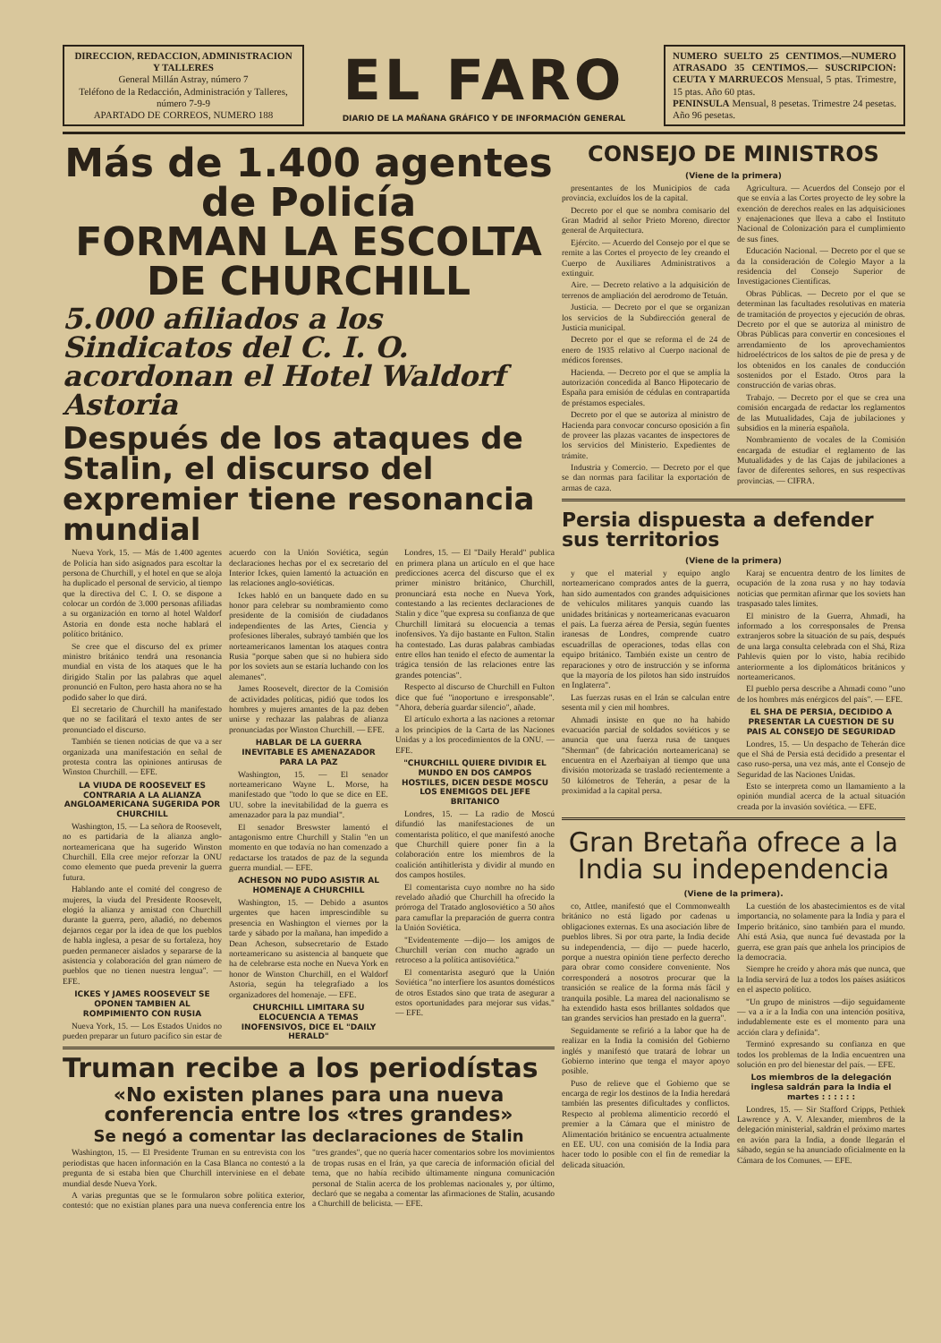DIRECCION, REDACCION, ADMINISTRACION Y TALLERES
General Millán Astray, número 7
Teléfono de la Redacción, Administración y Talleres, número 7-9-9
APARTADO DE CORREOS, NUMERO 188
EL FARO
DIARIO DE LA MAÑANA GRÁFICO Y DE INFORMACIÓN GENERAL
NUMERO SUELTO 25 CENTIMOS.—NUMERO ATRASADO 35 CENTIMOS.— SUSCRIPCION: CEUTA Y MARRUECOS Mensual, 5 ptas. Trimestre, 15 ptas. Año 60 ptas.
PENINSULA Mensual, 8 pesetas. Trimestre 24 pesetas. Año 96 pesetas.
Más de 1.400 agentes de Policía
FORMAN LA ESCOLTA DE CHURCHILL
5.000 afiliados a los Sindicatos del C. I. O. acordonan el Hotel Waldorf Astoria
Después de los ataques de Stalin, el discurso del expremier tiene resonancia mundial
Nueva York, 15. — Más de 1.400 agentes de Policía han sido asignados para escoltar la persona de Churchill, y el hotel en que se aloja ha duplicado el personal de servicio, al tiempo que la directiva del C. I. O. se dispone a colocar un cordón de 3.000 personas afiliadas a su organización en torno al hotel Waldorf Astoria en donde esta noche hablará el político británico.
Se cree que el discurso del ex primer ministro británico tendrá una resonancia mundial en vista de los ataques que le ha dirigido Stalin por las palabras que aquel pronunció en Fulton, pero hasta ahora no se ha podido saber lo que dirá.
El secretario de Churchill ha manifestado que no se facilitará el texto antes de ser pronunciado el discurso.
También se tienen noticias de que va a ser organizada una manifestación en señal de protesta contra las opiniones antirusas de Winston Churchill. — EFE.
LA VIUDA DE ROOSEVELT ES CONTRARIA A LA ALIANZA ANGLOAMERICANA SUGERIDA POR CHURCHILL
Washington, 15. — La señora de Roosevelt, no es partidaria de la alianza anglo-norteamericana que ha sugerido Winston Churchill. Ella cree mejor reforzar la ONU como elemento que pueda prevenir la guerra futura.
Hablando ante el comité del congreso de mujeres, la viuda del Presidente Roosevelt, elogió la alianza y amistad con Churchill durante la guerra, pero, añadió, no debemos dejarnos cegar por la idea de que los pueblos de habla inglesa, a pesar de su fortaleza, hoy pueden permanecer aislados y separarse de la asistencia y colaboración del gran número de pueblos que no tienen nuestra lengua". — EFE.
ICKES Y JAMES ROOSEVELT SE OPONEN TAMBIEN AL ROMPIMIENTO CON RUSIA
Nueva York, 15. — Los Estados Unidos no pueden preparar un futuro pacífico sin estar de acuerdo con la Unión Soviética, según declaraciones hechas por el ex secretario del Interior Ickes, quien lamentó la actuación en las relaciones anglo-soviéticas.
Ickes habló en un banquete dado en su honor para celebrar su nombramiento como presidente de la comisión de ciudadanos independientes de las Artes, Ciencia y profesiones liberales, subrayó también que los norteamericanos lamentan los ataques contra Rusia "porque saben que si no hubiera sido por los soviets aun se estaría luchando con los alemanes".
James Roosevelt, director de la Comisión de actividades políticas, pidió que todos los hombres y mujeres amantes de la paz deben unirse y rechazar las palabras de alianza pronunciadas por Winston Churchill. — EFE.
HABLAR DE LA GUERRA INEVITABLE ES AMENAZADOR PARA LA PAZ
Washington, 15. — El senador norteamericano Wayne L. Morse, ha manifestado que "todo lo que se dice en EE. UU. sobre la inevitabilidad de la guerra es amenazador para la paz mundial".
El senador Breswster lamentó el antagonismo entre Churchill y Stalin "en un momento en que todavía no han comenzado a redactarse los tratados de paz de la segunda guerra mundial. — EFE.
ACHESON NO PUDO ASISTIR AL HOMENAJE A CHURCHILL
Washington, 15. — Debido a asuntos urgentes que hacen imprescindible su presencia en Washington el viernes por la tarde y sábado por la mañana, han impedido a Dean Acheson, subsecretario de Estado norteamericano su asistencia al banquete que ha de celebrarse esta noche en Nueva York en honor de Winston Churchill, en el Waldorf Astoria, según ha telegrafiado a los organizadores del homenaje. — EFE.
CHURCHILL LIMITARA SU ELOCUENCIA A TEMAS INOFENSIVOS, DICE EL "DAILY HERALD"
Londres, 15. — El "Daily Herald" publica en primera plana un artículo en el que hace predicciones acerca del discurso que el ex primer ministro británico, Churchill, pronunciará esta noche en Nueva York, contestando a las recientes declaraciones de Stalin y dice "que expresa su confianza de que Churchill limitará su elocuencia a temas inofensivos. Ya dijo bastante en Fulton. Stalin ha contestado. Las duras palabras cambiadas entre ellos han tenido el efecto de aumentar la trágica tensión de las relaciones entre las grandes potencias".
Respecto al discurso de Churchill en Fulton dice que fué "inoportuno e irresponsable". "Ahora, debería guardar silencio", añade.
El artículo exhorta a las naciones a retornar a los principios de la Carta de las Naciones Unidas y a los procedimientos de la ONU. — EFE.
"CHURCHILL QUIERE DIVIDIR EL MUNDO EN DOS CAMPOS HOSTILES, DICEN DESDE MOSCU LOS ENEMIGOS DEL JEFE BRITANICO
Londres, 15. — La radio de Moscú difundió las manifestaciones de un comentarista político, el que manifestó anoche que Churchill quiere poner fin a la colaboración entre los miembros de la coalición antihitlerista y dividir al mundo en dos campos hostiles.
El comentarista cuyo nombre no ha sido revelado añadió que Churchill ha ofrecido la prórroga del Tratado anglosoviético a 50 años para camuflar la preparación de guerra contra la Unión Soviética.
"Evidentemente —dijo— los amigos de Churchill verían con mucho agrado un retroceso a la política antisoviética."
El comentarista aseguró que la Unión Soviética "no interfiere los asuntos domésticos de otros Estados sino que trata de asegurar a estos oportunidades para mejorar sus vidas." — EFE.
Truman recibe a los periodístas
«No existen planes para una nueva conferencia entre los «tres grandes»
Se negó a comentar las declaraciones de Stalin
Washington, 15. — El Presidente Truman en su entrevista con los periodistas que hacen información en la Casa Blanca no contestó a la pregunta de si estaba bien que Churchill interviniese en el debate mundial desde Nueva York.
A varias preguntas que se le formularon sobre política exterior, contestó: que no existían planes para una nueva conferencia entre los "tres grandes", que no quería hacer comentarios sobre los movimientos de tropas rusas en el Irán, ya que carecía de información oficial del tema, que no había recibido últimamente ninguna comunicación personal de Stalin acerca de los problemas nacionales y, por último, declaró que se negaba a comentar las afirmaciones de Stalin, acusando a Churchill de belicista. — EFE.
CONSEJO DE MINISTROS
(Viene de la primera)
presentantes de los Municipios de cada provincia, excluídos los de la capital.
Decreto por el que se nombra comisario del Gran Madrid al señor Prieto Moreno, director general de Arquitectura.
Ejército. — Acuerdo del Consejo por el que se remite a las Cortes el proyecto de ley creando el Cuerpo de Auxiliares Administrativos a extinguir.
Aire. — Decreto relativo a la adquisición de terrenos de ampliación del aerodromo de Tetuán.
Justicia. — Decreto por el que se organizan los servicios de la Subdirección general de Justicia municipal.
Decreto por el que se reforma el de 24 de enero de 1935 relativo al Cuerpo nacional de médicos forenses.
Hacienda. — Decreto por el que se amplía la autorización concedida al Banco Hipotecario de España para emisión de cédulas en contrapartida de préstamos especiales.
Decreto por el que se autoriza al ministro de Hacienda para convocar concurso oposición a fin de proveer las plazas vacantes de inspectores de los servicios del Ministerio. Expedientes de trámite.
Industria y Comercio. — Decreto por el que se dan normas para facilitar la exportación de armas de caza.
Agricultura. — Acuerdos del Consejo por el que se envía a las Cortes proyecto de ley sobre la exención de derechos reales en las adquisiciones y enajenaciones que lleva a cabo el Instituto Nacional de Colonización para el cumplimiento de sus fines.
Educación Nacional. — Decreto por el que se da la consideración de Colegio Mayor a la residencia del Consejo Superior de Investigaciones Científicas.
Obras Públicas. — Decreto por el que se determinan las facultades resolutivas en materia de tramitación de proyectos y ejecución de obras. Decreto por el que se autoriza al ministro de Obras Públicas para convertir en concesiones el arrendamiento de los aprovechamientos hidroeléctricos de los saltos de pie de presa y de los obtenidos en los canales de conducción sostenidos por el Estado. Otros para la construcción de varias obras.
Trabajo. — Decreto por el que se crea una comisión encargada de redactar los reglamentos de las Mutualidades, Caja de jubilaciones y subsidios en la minería española.
Nombramiento de vocales de la Comisión encargada de estudiar el reglamento de las Mutualidades y de las Cajas de jubilaciones a favor de diferentes señores, en sus respectivas provincias. — CIFRA.
Persia dispuesta a defender sus territorios
(Viene de la primera)
y que el material y equipo anglo norteamericano comprados antes de la guerra, han sido aumentados con grandes adquisiciones de vehículos militares yanquis cuando las unidades británicas y norteamericanas evacuaron el país. La fuerza aérea de Persia, según fuentes iranesas de Londres, comprende cuatro escuadrillas de operaciones, todas ellas con equipo británico. También existe un centro de reparaciones y otro de instrucción y se informa que la mayoría de los pilotos han sido instruídos en Inglaterra".
Las fuerzas rusas en el Irán se calculan entre sesenta mil y cien mil hombres.
Ahmadi insiste en que no ha habido evacuación parcial de soldados soviéticos y se anuncia que una fuerza rusa de tanques "Sherman" (de fabricación norteamericana) se encuentra en el Azerbaiyan al tiempo que una división motorizada se trasladó recientemente a 50 kilómetros de Teherán, a pesar de la proximidad a la capital persa.
Karaj se encuentra dentro de los límites de ocupación de la zona rusa y no hay todavía noticias que permitan afirmar que los soviets han traspasado tales límites.
El ministro de la Guerra, Ahmadi, ha informado a los corresponsales de Prensa extranjeros sobre la situación de su país, después de una larga consulta celebrada con el Shá, Riza Pahlevis quien por lo visto, había recibido anteriormente a los diplomáticos británicos y norteamericanos.
El pueblo persa describe a Ahmadi como "uno de los hombres más enérgicos del país". — EFE.
EL SHA DE PERSIA, DECIDIDO A PRESENTAR LA CUESTION DE SU PAIS AL CONSEJO DE SEGURIDAD
Londres, 15. — Un despacho de Teherán dice que el Shá de Persia está decidido a presentar el caso ruso-persa, una vez más, ante el Consejo de Seguridad de las Naciones Unidas.
Esto se interpreta como un llamamiento a la opinión mundial acerca de la actual situación creada por la invasión soviética. — EFE.
Gran Bretaña ofrece a la India su independencia
(Viene de la primera).
co, Attlee, manifestó que el Commonwealth británico no está ligado por cadenas u obligaciones externas. Es una asociación libre de pueblos libres. Si por otra parte, la India decide su independencia, — dijo — puede hacerlo, porque a nuestra opinión tiene perfecto derecho para obrar como considere conveniente. Nos corresponderá a nosotros procurar que la transición se realice de la forma más fácil y tranquila posible. La marea del nacionalismo se ha extendido hasta esos brillantes soldados que tan grandes servicios han prestado en la guerra".
Seguidamente se refirió a la labor que ha de realizar en la India la comisión del Gobierno inglés y manifestó que tratará de lobrar un Gobierno interino que tenga el mayor apoyo posible.
Puso de relieve que el Gobierno que se encarga de regir los destinos de la India heredará también las presentes dificultades y conflictos. Respecto al problema alimenticio recordó el premier a la Cámara que el ministro de Alimentación británico se encuentra actualmente en EE. UU. con una comisión de la India para hacer todo lo posible con el fin de remediar la delicada situación.
La cuestión de los abastecimientos es de vital importancia, no solamente para la India y para el Imperio británico, sino también para el mundo. Ahí está Asia, que nunca fué devastada por la guerra, ese gran país que anhela los principios de la democracia.
Siempre he creído y ahora más que nunca, que la India servirá de luz a todos los países asiáticos en el aspecto político.
"Un grupo de ministros —dijo seguidamente— va a ir a la India con una intención positiva, indudablemente este es el momento para una acción clara y definida".
Terminó expresando su confianza en que todos los problemas de la India encuentren una solución en pro del bienestar del país. — EFE.
Los miembros de la delegación inglesa saldrán para la India el martes : : : : : :
Londres, 15. — Sir Stafford Cripps, Pethiek Lawrence y A. V. Alexander, miembros de la delegación ministerial, saldrán el próximo martes en avión para la India, a donde llegarán el sábado, según se ha anunciado oficialmente en la Cámara de los Comunes. — EFE.